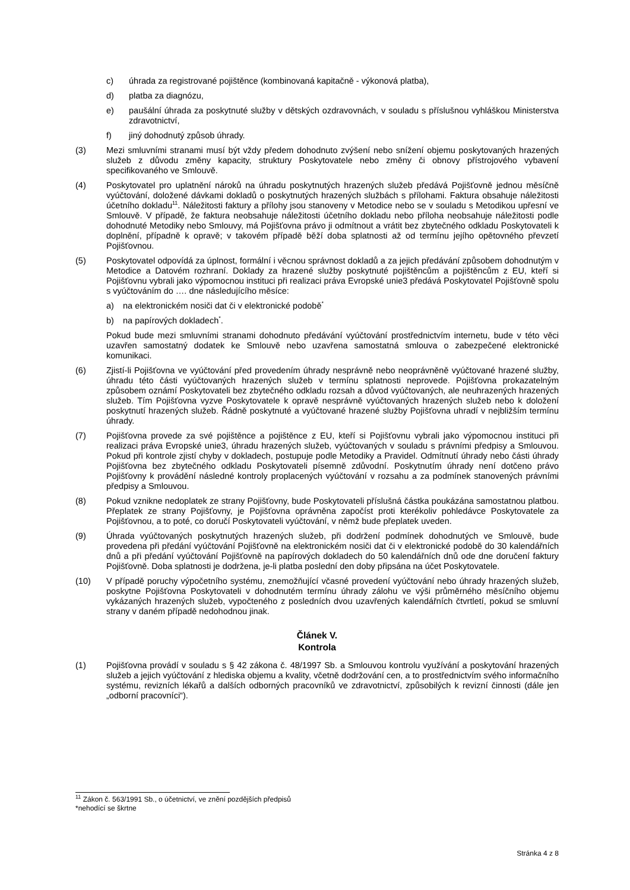c) úhrada za registrované pojištěnce (kombinovaná kapitačně - výkonová platba),
d) platba za diagnózu,
e) paušální úhrada za poskytnuté služby v dětských ozdravovnách, v souladu s příslušnou vyhláškou Ministerstva zdravotnictví,
f) jiný dohodnutý způsob úhrady.
(3) Mezi smluvními stranami musí být vždy předem dohodnuto zvýšení nebo snížení objemu poskytovaných hrazených služeb z důvodu změny kapacity, struktury Poskytovatele nebo změny či obnovy přístrojového vybavení specifikovaného ve Smlouvě.
(4) Poskytovatel pro uplatnění nároků na úhradu poskytnutých hrazených služeb předává Pojišťovně jednou měsíčně vyúčtování, doložené dávkami dokladů o poskytnutých hrazených službách s přílohami. Faktura obsahuje náležitosti účetního dokladu<sup>11</sup>. Náležitosti faktury a přílohy jsou stanoveny v Metodice nebo se v souladu s Metodikou upřesní ve Smlouvě. V případě, že faktura neobsahuje náležitosti účetního dokladu nebo příloha neobsahuje náležitosti podle dohodnuté Metodiky nebo Smlouvy, má Pojišťovna právo ji odmítnout a vrátit bez zbytečného odkladu Poskytovateli k doplnění, případně k opravě; v takovém případě běží doba splatnosti až od termínu jejího opětovného převzetí Pojišťovnou.
(5) Poskytovatel odpovídá za úplnost, formální i věcnou správnost dokladů a za jejich předávání způsobem dohodnutým v Metodice a Datovém rozhraní. Doklady za hrazené služby poskytnuté pojištěncům a pojištěncům z EU, kteří si Pojišťovnu vybrali jako výpomocnou instituci při realizaci práva Evropské unie3 předává Poskytovatel Pojišťovně spolu s vyúčtováním do …. dne následujícího měsíce:
a) na elektronickém nosiči dat či v elektronické podobě<sup>*</sup>
b) na papírových dokladech<sup>*</sup>.
Pokud bude mezi smluvními stranami dohodnuto předávání vyúčtování prostřednictvím internetu, bude v této věci uzavřen samostatný dodatek ke Smlouvě nebo uzavřena samostatná smlouva o zabezpečené elektronické komunikaci.
(6) Zjistí-li Pojišťovna ve vyúčtování před provedením úhrady nesprávně nebo neoprávněně vyúčtované hrazené služby, úhradu této části vyúčtovaných hrazených služeb v termínu splatnosti neprovede. Pojišťovna prokazatelným způsobem oznámí Poskytovateli bez zbytečného odkladu rozsah a důvod vyúčtovaných, ale neuhrazených hrazených služeb. Tím Pojišťovna vyzve Poskytovatele k opravě nesprávně vyúčtovaných hrazených služeb nebo k doložení poskytnutí hrazených služeb. Řádně poskytnuté a vyúčtované hrazené služby Pojišťovna uhradí v nejbližším termínu úhrady.
(7) Pojišťovna provede za své pojištěnce a pojištěnce z EU, kteří si Pojišťovnu vybrali jako výpomocnou instituci při realizaci práva Evropské unie3, úhradu hrazených služeb, vyúčtovaných v souladu s právními předpisy a Smlouvou. Pokud při kontrole zjistí chyby v dokladech, postupuje podle Metodiky a Pravidel. Odmítnutí úhrady nebo části úhrady Pojišťovna bez zbytečného odkladu Poskytovateli písemně zdůvodní. Poskytnutím úhrady není dotčeno právo Pojišťovny k provádění následné kontroly proplacených vyúčtování v rozsahu a za podmínek stanovených právními předpisy a Smlouvou.
(8) Pokud vznikne nedoplatek ze strany Pojišťovny, bude Poskytovateli příslušná částka poukázána samostatnou platbou. Přeplatek ze strany Pojišťovny, je Pojišťovna oprávněna započíst proti kterékoliv pohledávce Poskytovatele za Pojišťovnou, a to poté, co doručí Poskytovateli vyúčtování, v němž bude přeplatek uveden.
(9) Úhrada vyúčtovaných poskytnutých hrazených služeb, při dodržení podmínek dohodnutých ve Smlouvě, bude provedena při předání vyúčtování Pojišťovně na elektronickém nosiči dat či v elektronické podobě do 30 kalendářních dnů a při předání vyúčtování Pojišťovně na papírových dokladech do 50 kalendářních dnů ode dne doručení faktury Pojišťovně. Doba splatnosti je dodržena, je-li platba poslední den doby připsána na účet Poskytovatele.
(10) V případě poruchy výpočetního systému, znemožňující včasné provedení vyúčtování nebo úhrady hrazených služeb, poskytne Pojišťovna Poskytovateli v dohodnutém termínu úhrady zálohu ve výši průměrného měsíčního objemu vykázaných hrazených služeb, vypočteného z posledních dvou uzavřených kalendářních čtvrtletí, pokud se smluvní strany v daném případě nedohodnou jinak.
Článek V.
Kontrola
(1) Pojišťovna provádí v souladu s § 42 zákona č. 48/1997 Sb. a Smlouvou kontrolu využívání a poskytování hrazených služeb a jejich vyúčtování z hlediska objemu a kvality, včetně dodržování cen, a to prostřednictvím svého informačního systému, revizních lékařů a dalších odborných pracovníků ve zdravotnictví, způsobilých k revizní činnosti (dále jen „odborní pracovníci“).
<sup>11</sup> Zákon č. 563/1991 Sb., o účetnictví, ve znění pozdějších předpisů
*nehodící se škrtne
Stránka 4 z 8